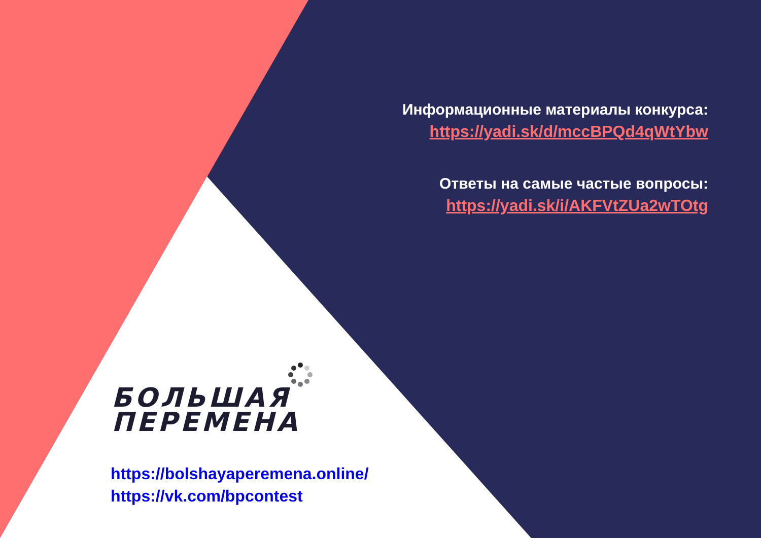Информационные материалы конкурса:
https://yadi.sk/d/mccBPQd4qWtYbw
Ответы на самые частые вопросы:
https://yadi.sk/i/AKFVtZUa2wTOtg
БОЛЬШАЯ
ПЕРЕМЕНА
https://bolshayaperemena.online/
https://vk.com/bpcontest